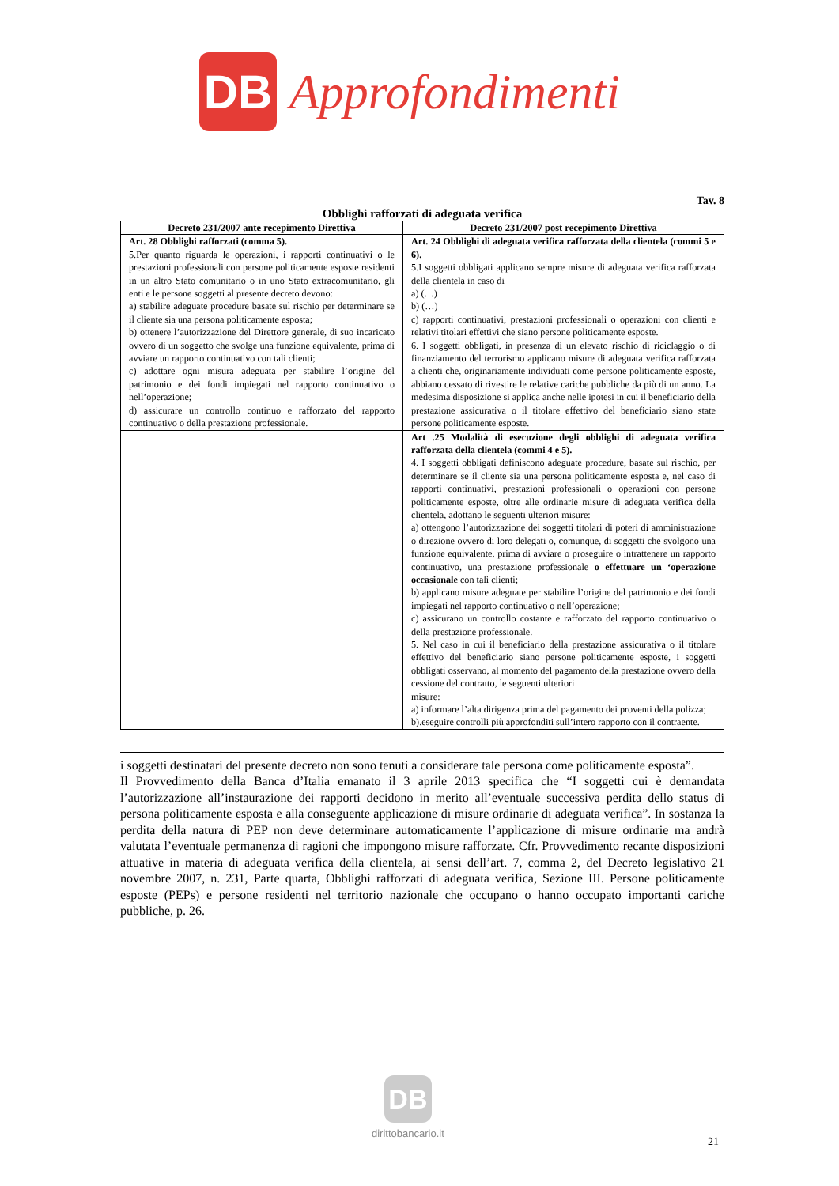DB
Approfondimenti
Tav. 8
Obblighi rafforzati di adeguata verifica
| Decreto 231/2007 ante recepimento Direttiva | Decreto 231/2007 post recepimento Direttiva |
| --- | --- |
| Art. 28 Obblighi rafforzati (comma 5). 5.Per quanto riguarda le operazioni, i rapporti continuativi o le prestazioni professionali con persone politicamente esposte residenti in un altro Stato comunitario o in uno Stato extracomunitario, gli enti e le persone soggetti al presente decreto devono: a) stabilire adeguate procedure basate sul rischio per determinare se il cliente sia una persona politicamente esposta; b) ottenere l’autorizzazione del Direttore generale, di suo incaricato ovvero di un soggetto che svolge una funzione equivalente, prima di avviare un rapporto continuativo con tali clienti; c) adottare ogni misura adeguata per stabilire l’origine del patrimonio e dei fondi impiegati nel rapporto continuativo o nell’operazione; d) assicurare un controllo continuo e rafforzato del rapporto continuativo o della prestazione professionale. | Art. 24 Obblighi di adeguata verifica rafforzata della clientela (commi 5 e 6). 5.I soggetti obbligati applicano sempre misure di adeguata verifica rafforzata della clientela in caso di a) (…) b) (…) c) rapporti continuativi, prestazioni professionali o operazioni con clienti e relativi titolari effettivi che siano persone politicamente esposte. 6. I soggetti obbligati, in presenza di un elevato rischio di riciclaggio o di finanziamento del terrorismo applicano misure di adeguata verifica rafforzata a clienti che, originariamente individuati come persone politicamente esposte, abbiano cessato di rivestire le relative cariche pubbliche da più di un anno. La medesima disposizione si applica anche nelle ipotesi in cui il beneficiario della prestazione assicurativa o il titolare effettivo del beneficiario siano state persone politicamente esposte. |
| | Art .25 Modalità di esecuzione degli obblighi di adeguata verifica rafforzata della clientela (commi 4 e 5). 4. I soggetti obbligati definiscono adeguate procedure, basate sul rischio, per determinare se il cliente sia una persona politicamente esposta e, nel caso di rapporti continuativi, prestazioni professionali o operazioni con persone politicamente esposte, oltre alle ordinarie misure di adeguata verifica della clientela, adottano le seguenti ulteriori misure: a) ottengono l’autorizzazione dei soggetti titolari di poteri di amministrazione o direzione ovvero di loro delegati o, comunque, di soggetti che svolgono una funzione equivalente, prima di avviare o proseguire o intrattenere un rapporto continuativo, una prestazione professionale o effettuare un ‘operazione occasionale con tali clienti; b) applicano misure adeguate per stabilire l’origine del patrimonio e dei fondi impiegati nel rapporto continuativo o nell’operazione; c) assicurano un controllo costante e rafforzato del rapporto continuativo o della prestazione professionale. 5. Nel caso in cui il beneficiario della prestazione assicurativa o il titolare effettivo del beneficiario siano persone politicamente esposte, i soggetti obbligati osservano, al momento del pagamento della prestazione ovvero della cessione del contratto, le seguenti ulteriori misure: a) informare l’alta dirigenza prima del pagamento dei proventi della polizza; b).eseguire controlli più approfonditi sull’intero rapporto con il contraente. |
i soggetti destinatari del presente decreto non sono tenuti a considerare tale persona come politicamente esposta”.
Il Provvedimento della Banca d’Italia emanato il 3 aprile 2013 specifica che “I soggetti cui è demandata l’autorizzazione all’instaurazione dei rapporti decidono in merito all’eventuale successiva perdita dello status di persona politicamente esposta e alla conseguente applicazione di misure ordinarie di adeguata verifica”. In sostanza la perdita della natura di PEP non deve determinare automaticamente l’applicazione di misure ordinarie ma andrà valutata l’eventuale permanenza di ragioni che impongono misure rafforzate. Cfr. Provvedimento recante disposizioni attuative in materia di adeguata verifica della clientela, ai sensi dell’art. 7, comma 2, del Decreto legislativo 21 novembre 2007, n. 231, Parte quarta, Obblighi rafforzati di adeguata verifica, Sezione III. Persone politicamente esposte (PEPs) e persone residenti nel territorio nazionale che occupano o hanno occupato importanti cariche pubbliche, p. 26.
DB
dirittobancario.it
21